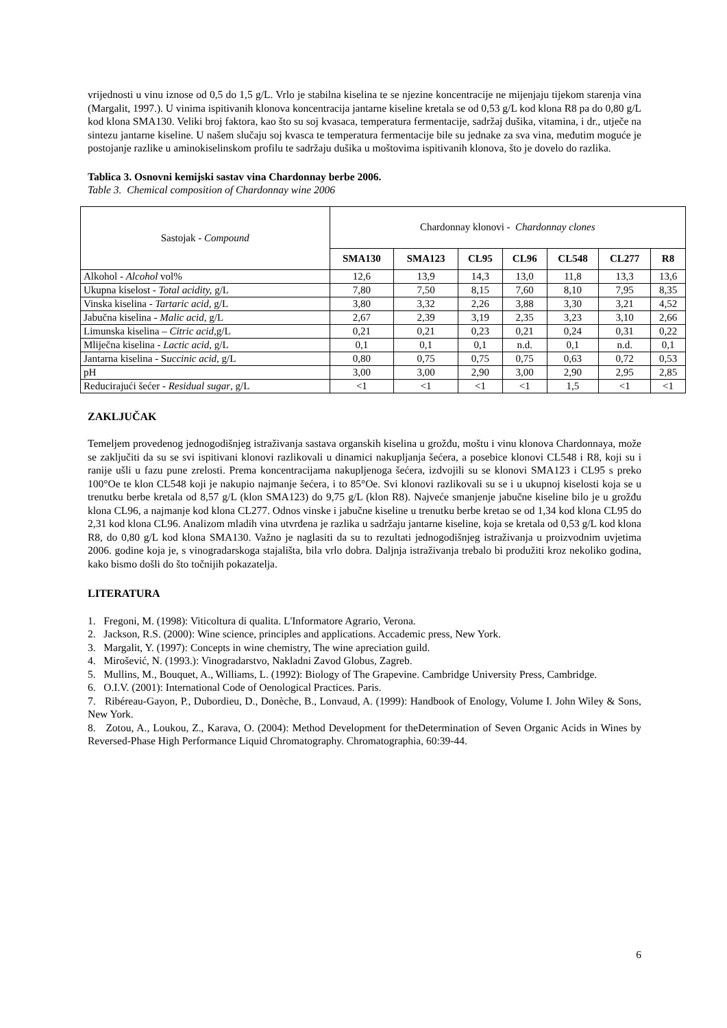vrijednosti u vinu iznose od 0,5 do 1,5 g/L. Vrlo je stabilna kiselina te se njezine koncentracije ne mijenjaju tijekom starenja vina (Margalit, 1997.). U vinima ispitivanih klonova koncentracija jantarne kiseline kretala se od 0,53 g/L kod klona R8 pa do 0,80 g/L kod klona SMA130. Veliki broj faktora, kao što su soj kvasaca, temperatura fermentacije, sadržaj dušika, vitamina, i dr., utječe na sintezu jantarne kiseline. U našem slučaju soj kvasca te temperatura fermentacije bile su jednake za sva vina, međutim moguće je postojanje razlike u aminokiselinskom profilu te sadržaju dušika u moštovima ispitivanih klonova, što je dovelo do razlika.
Tablica 3. Osnovni kemijski sastav vina Chardonnay berbe 2006.
Table 3. Chemical composition of Chardonnay wine 2006
| Sastojak - Compound | Chardonnay klonovi - Chardonnay clones | | | | | | |
| | SMA130 | SMA123 | CL95 | CL96 | CL548 | CL277 | R8 |
| Alkohol - Alcohol vol% | 12,6 | 13,9 | 14,3 | 13,0 | 11,8 | 13,3 | 13,6 |
| Ukupna kiselost - Total acidity, g/L | 7,80 | 7,50 | 8,15 | 7,60 | 8,10 | 7,95 | 8,35 |
| Vinska kiselina - Tartaric acid, g/L | 3,80 | 3,32 | 2,26 | 3,88 | 3,30 | 3,21 | 4,52 |
| Jabučna kiselina - Malic acid, g/L | 2,67 | 2,39 | 3,19 | 2,35 | 3,23 | 3,10 | 2,66 |
| Limunska kiselina – Citric acid, g/L | 0,21 | 0,21 | 0,23 | 0,21 | 0,24 | 0,31 | 0,22 |
| Mliječna kiselina - Lactic acid, g/L | 0,1 | 0,1 | 0,1 | n.d. | 0,1 | n.d. | 0,1 |
| Jantarna kiselina - S uccinic acid, g/L | 0,80 | 0,75 | 0,75 | 0,75 | 0,63 | 0,72 | 0,53 |
| pH | 3,00 | 3,00 | 2,90 | 3,00 | 2,90 | 2,95 | 2,85 |
| Reducirajući šećer - Residual sugar , g/L | <1 | <1 | <1 | <1 | 1,5 | <1 | <1 |
ZAKLJUČAK
Temeljem provedenog jednogodišnjeg istraživanja sastava organskih kiselina u grožđu, moštu i vinu klonova Chardonnaya, može se zaključiti da su se svi ispitivani klonovi razlikovali u dinamici nakupljanja šećera, a posebice klonovi CL548 i R8, koji su i ranije ušli u fazu pune zrelosti. Prema koncentracijama nakupljenoga šećera, izdvojili su se klonovi SMA123 i CL95 s preko 100°Oe te klon CL548 koji je nakupio najmanje šećera, i to 85°Oe. Svi klonovi razlikovali su se i u ukupnoj kiselosti koja se u trenutku berbe kretala od 8,57 g/L (klon SMA123) do 9,75 g/L (klon R8). Najveće smanjenje jabučne kiseline bilo je u grožđu klona CL96, a najmanje kod klona CL277. Odnos vinske i jabučne kiseline u trenutku berbe kretao se od 1,34 kod klona CL95 do 2,31 kod klona CL96. Analizom mladih vina utvrđena je razlika u sadržaju jantarne kiseline, koja se kretala od 0,53 g/L kod klona R8, do 0,80 g/L kod klona SMA130. Važno je naglasiti da su to rezultati jednogodišnjeg istraživanja u proizvodnim uvjetima 2006. godine koja je, s vinogradarskoga stajališta, bila vrlo dobra. Daljnja istraživanja trebalo bi produžiti kroz nekoliko godina, kako bismo došli do što točnijih pokazatelja.
LITERATURA
1. Fregoni, M. (1998): Viticoltura di qualita. L'Informatore Agrario, Verona.
2. Jackson, R.S. (2000): Wine science, principles and applications. Accademic press, New York.
3. Margalit, Y. (1997): Concepts in wine chemistry, The wine apreciation guild.
4. Mirošević, N. (1993.): Vinogradarstvo, Nakladni Zavod Globus, Zagreb.
5. Mullins, M., Bouquet, A., Williams, L. (1992): Biology of The Grapevine. Cambridge University Press, Cambridge.
6. O.I.V. (2001): International Code of Oenological Practices. Paris.
7. Ribéreau-Gayon, P., Dubordieu, D., Donèche, B., Lonvaud, A. (1999): Handbook of Enology, Volume I. John Wiley & Sons, New York.
8. Zotou, A., Loukou, Z., Karava, O. (2004): Method Development for theDetermination of Seven Organic Acids in Wines by Reversed-Phase High Performance Liquid Chromatography. Chromatographia, 60:39-44.
6